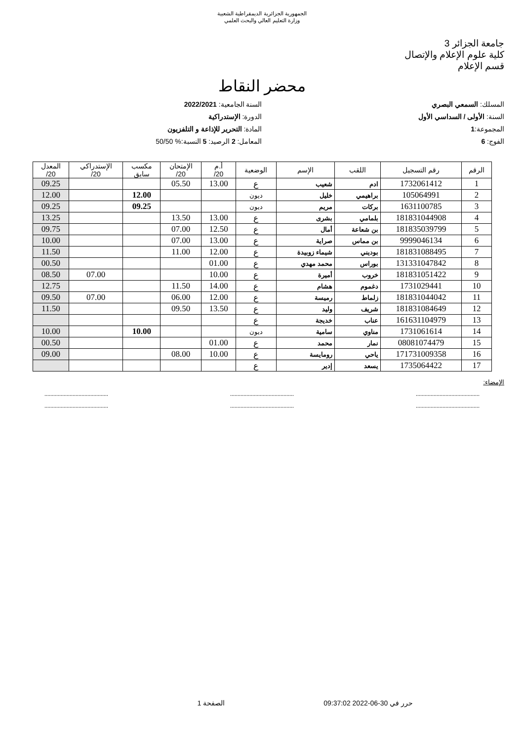الجمهورية الجزائرية الديمقراطية الشعبية
وزارة التعليم العالي والبحث العلمي
جامعة الجزائر 3
كلية علوم الإعلام والإتصال
قسم الإعلام
محضر النقاط
المسلك: السمعي البصري
السنة: الأولى / السداسي الأول
المجموعة:1
الفوج: 6
السنة الجامعية: 2022/2021
الدورة: الإستدراكية
المادة: التحرير للإذاعة و التلفزيون
المعامل: 2 الرصيد: 5 النسبة:% 50/50
| الرقم | رقم التسجيل | اللقب | الإسم | الوضعية | أ.م 20/ | الإمتحان 20/ | مكسب سابق | الإستدراكي 20/ | المعدل 20/ |
| --- | --- | --- | --- | --- | --- | --- | --- | --- | --- |
| 1 | 1732061412 | ادم | شعيب | ع | 13.00 | 05.50 | | | 09.25 |
| 2 | 105064991 | براهيمي | خليل | ديون | | | 12.00 | | 12.00 |
| 3 | 1631100785 | بركات | مريم | ديون | | | 09.25 | | 09.25 |
| 4 | 181831044908 | بلمامي | بشرى | ع | 13.00 | 13.50 | | | 13.25 |
| 5 | 181835039799 | بن شعاعة | أمال | ع | 12.50 | 07.00 | | | 09.75 |
| 6 | 9999046134 | بن مماس | صراية | ع | 13.00 | 07.00 | | | 10.00 |
| 7 | 181831088495 | بوديني | شيماء زوبيدة | ع | 12.00 | 11.00 | | | 11.50 |
| 8 | 131331047842 | بوراس | محمد مهدي | ع | 01.00 | | | | 00.50 |
| 9 | 181831051422 | خروب | أميرة | ع | 10.00 | | | 07.00 | 08.50 |
| 10 | 1731029441 | دغموم | هشام | ع | 14.00 | 11.50 | | | 12.75 |
| 11 | 181831044042 | زلماط | رميسة | ع | 12.00 | 06.00 | | 07.00 | 09.50 |
| 12 | 181831084649 | شريف | وليد | ع | 13.50 | 09.50 | | | 11.50 |
| 13 | 161631104979 | عناب | خديجة | ع | | | | | |
| 14 | 1731061614 | مناوي | سامية | ديون | | | 10.00 | | 10.00 |
| 15 | 08081074479 | نمار | محمد | ع | 01.00 | | | | 00.50 |
| 16 | 171731009358 | ياحي | رومايسة | ع | 10.00 | 08.00 | | | 09.00 |
| 17 | 1735064422 | يسعد | إدير | ع | | | | | |
الإمضاء:
.................................................................................................................................
.................................................................................................................................
حرر في 30-06-2022 09:37:02 الصفحة 1